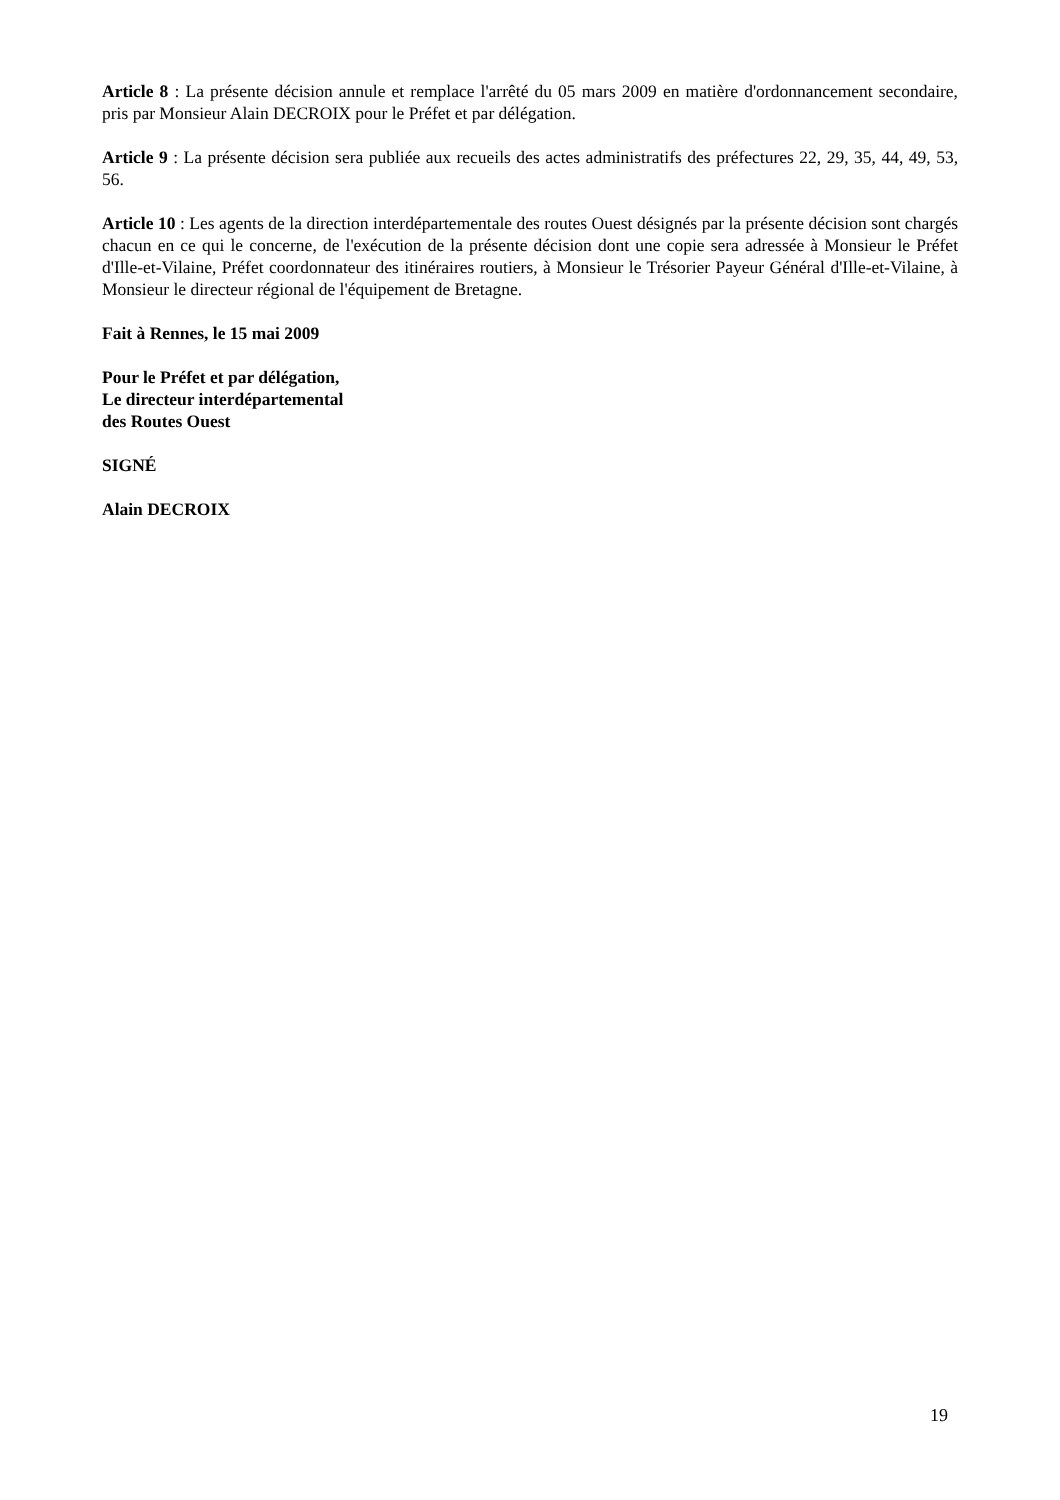Article 8 : La présente décision annule et remplace l'arrêté du 05 mars 2009 en matière d'ordonnancement secondaire, pris par Monsieur Alain DECROIX pour le Préfet et par délégation.
Article 9 : La présente décision sera publiée aux recueils des actes administratifs des préfectures 22, 29, 35, 44, 49, 53, 56.
Article 10 : Les agents de la direction interdépartementale des routes Ouest désignés par la présente décision sont chargés chacun en ce qui le concerne, de l'exécution de la présente décision dont une copie sera adressée à Monsieur le Préfet d'Ille-et-Vilaine, Préfet coordonnateur des itinéraires routiers, à Monsieur le Trésorier Payeur Général d'Ille-et-Vilaine, à Monsieur le directeur régional de l'équipement de Bretagne.
Fait à Rennes, le 15 mai 2009
Pour le Préfet et par délégation,
Le directeur interdépartemental
des Routes Ouest
SIGNÉ
Alain DECROIX
19